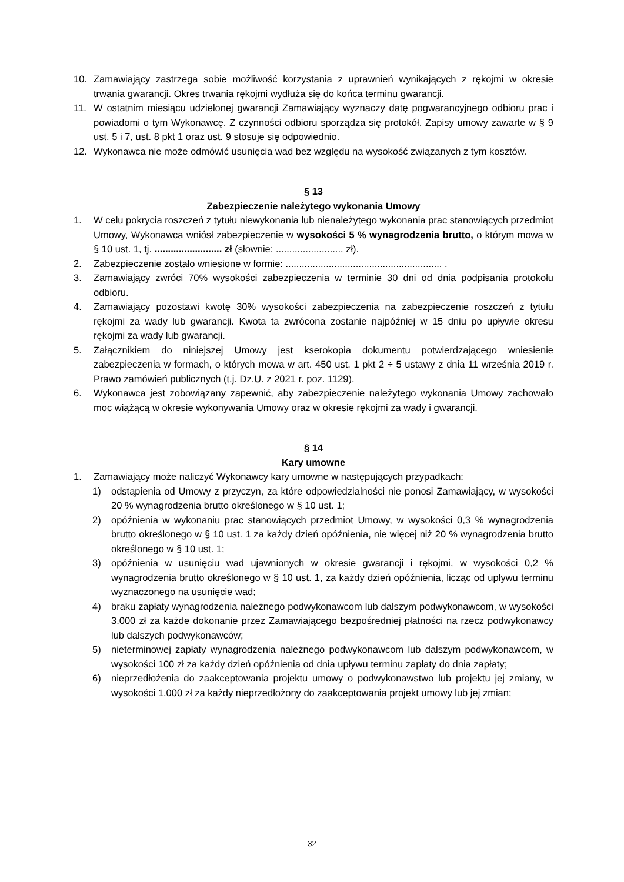10. Zamawiający zastrzega sobie możliwość korzystania z uprawnień wynikających z rękojmi w okresie trwania gwarancji. Okres trwania rękojmi wydłuża się do końca terminu gwarancji.
11. W ostatnim miesiącu udzielonej gwarancji Zamawiający wyznaczy datę pogwarancyjnego odbioru prac i powiadomi o tym Wykonawcę. Z czynności odbioru sporządza się protokół. Zapisy umowy zawarte w § 9 ust. 5 i 7, ust. 8 pkt 1 oraz ust. 9 stosuje się odpowiednio.
12. Wykonawca nie może odmówić usunięcia wad bez względu na wysokość związanych z tym kosztów.
§ 13
Zabezpieczenie należytego wykonania Umowy
1. W celu pokrycia roszczeń z tytułu niewykonania lub nienależytego wykonania prac stanowiących przedmiot Umowy, Wykonawca wniósł zabezpieczenie w wysokości 5 % wynagrodzenia brutto, o którym mowa w § 10 ust. 1, tj. ......................... zł (słownie: ......................... zł).
2. Zabezpieczenie zostało wniesione w formie: .......................................................... .
3. Zamawiający zwróci 70% wysokości zabezpieczenia w terminie 30 dni od dnia podpisania protokołu odbioru.
4. Zamawiający pozostawi kwotę 30% wysokości zabezpieczenia na zabezpieczenie roszczeń z tytułu rękojmi za wady lub gwarancji. Kwota ta zwrócona zostanie najpóźniej w 15 dniu po upływie okresu rękojmi za wady lub gwarancji.
5. Załącznikiem do niniejszej Umowy jest kserokopia dokumentu potwierdzającego wniesienie zabezpieczenia w formach, o których mowa w art. 450 ust. 1 pkt 2 ÷ 5 ustawy z dnia 11 września 2019 r. Prawo zamówień publicznych (t.j. Dz.U. z 2021 r. poz. 1129).
6. Wykonawca jest zobowiązany zapewnić, aby zabezpieczenie należytego wykonania Umowy zachowało moc wiążącą w okresie wykonywania Umowy oraz w okresie rękojmi za wady i gwarancji.
§ 14
Kary umowne
1. Zamawiający może naliczyć Wykonawcy kary umowne w następujących przypadkach:
1) odstąpienia od Umowy z przyczyn, za które odpowiedzialności nie ponosi Zamawiający, w wysokości 20 % wynagrodzenia brutto określonego w § 10 ust. 1;
2) opóźnienia w wykonaniu prac stanowiących przedmiot Umowy, w wysokości 0,3 % wynagrodzenia brutto określonego w § 10 ust. 1 za każdy dzień opóźnienia, nie więcej niż 20 % wynagrodzenia brutto określonego w § 10 ust. 1;
3) opóźnienia w usunięciu wad ujawnionych w okresie gwarancji i rękojmi, w wysokości 0,2 % wynagrodzenia brutto określonego w § 10 ust. 1, za każdy dzień opóźnienia, licząc od upływu terminu wyznaczonego na usunięcie wad;
4) braku zapłaty wynagrodzenia należnego podwykonawcom lub dalszym podwykonawcom, w wysokości 3.000 zł za każde dokonanie przez Zamawiającego bezpośredniej płatności na rzecz podwykonawcy lub dalszych podwykonawców;
5) nieterminowej zapłaty wynagrodzenia należnego podwykonawcom lub dalszym podwykonawcom, w wysokości 100 zł za każdy dzień opóźnienia od dnia upływu terminu zapłaty do dnia zapłaty;
6) nieprzedłożenia do zaakceptowania projektu umowy o podwykonawstwo lub projektu jej zmiany, w wysokości 1.000 zł za każdy nieprzedłożony do zaakceptowania projekt umowy lub jej zmian;
32